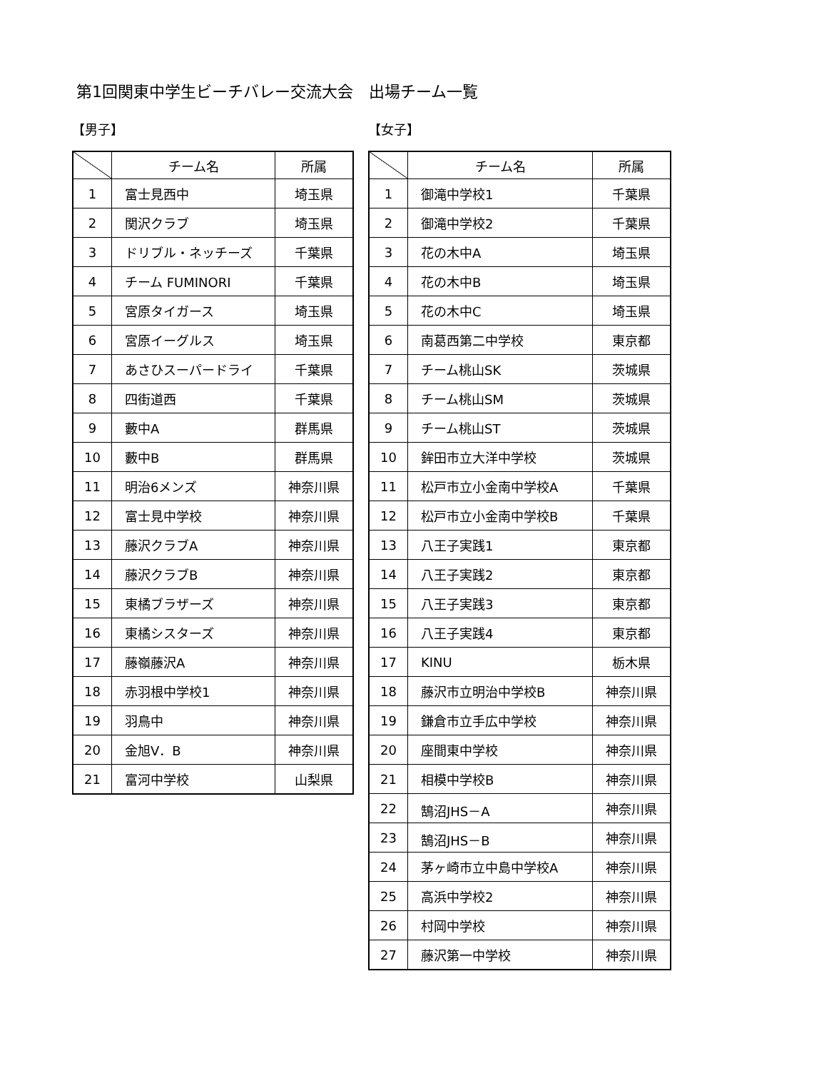第1回関東中学生ビーチバレー交流大会　出場チーム一覧
【男子】
| | チーム名 | 所属 |
| --- | --- | --- |
| 1 | 富士見西中 | 埼玉県 |
| 2 | 関沢クラブ | 埼玉県 |
| 3 | ドリブル・ネッチーズ | 千葉県 |
| 4 | チーム FUMINORI | 千葉県 |
| 5 | 宮原タイガース | 埼玉県 |
| 6 | 宮原イーグルス | 埼玉県 |
| 7 | あさひスーパードライ | 千葉県 |
| 8 | 四街道西 | 千葉県 |
| 9 | 藪中A | 群馬県 |
| 10 | 藪中B | 群馬県 |
| 11 | 明治6メンズ | 神奈川県 |
| 12 | 富士見中学校 | 神奈川県 |
| 13 | 藤沢クラブA | 神奈川県 |
| 14 | 藤沢クラブB | 神奈川県 |
| 15 | 東橘ブラザーズ | 神奈川県 |
| 16 | 東橘シスターズ | 神奈川県 |
| 17 | 藤嶺藤沢A | 神奈川県 |
| 18 | 赤羽根中学校1 | 神奈川県 |
| 19 | 羽鳥中 | 神奈川県 |
| 20 | 金旭V．B | 神奈川県 |
| 21 | 富河中学校 | 山梨県 |
【女子】
| | チーム名 | 所属 |
| --- | --- | --- |
| 1 | 御滝中学校1 | 千葉県 |
| 2 | 御滝中学校2 | 千葉県 |
| 3 | 花の木中A | 埼玉県 |
| 4 | 花の木中B | 埼玉県 |
| 5 | 花の木中C | 埼玉県 |
| 6 | 南葛西第二中学校 | 東京都 |
| 7 | チーム桃山SK | 茨城県 |
| 8 | チーム桃山SM | 茨城県 |
| 9 | チーム桃山ST | 茨城県 |
| 10 | 鉾田市立大洋中学校 | 茨城県 |
| 11 | 松戸市立小金南中学校A | 千葉県 |
| 12 | 松戸市立小金南中学校B | 千葉県 |
| 13 | 八王子実践1 | 東京都 |
| 14 | 八王子実践2 | 東京都 |
| 15 | 八王子実践3 | 東京都 |
| 16 | 八王子実践4 | 東京都 |
| 17 | KINU | 栃木県 |
| 18 | 藤沢市立明治中学校B | 神奈川県 |
| 19 | 鎌倉市立手広中学校 | 神奈川県 |
| 20 | 座間東中学校 | 神奈川県 |
| 21 | 相模中学校B | 神奈川県 |
| 22 | 鵠沼JHS－A | 神奈川県 |
| 23 | 鵠沼JHS－B | 神奈川県 |
| 24 | 茅ヶ崎市立中島中学校A | 神奈川県 |
| 25 | 高浜中学校2 | 神奈川県 |
| 26 | 村岡中学校 | 神奈川県 |
| 27 | 藤沢第一中学校 | 神奈川県 |